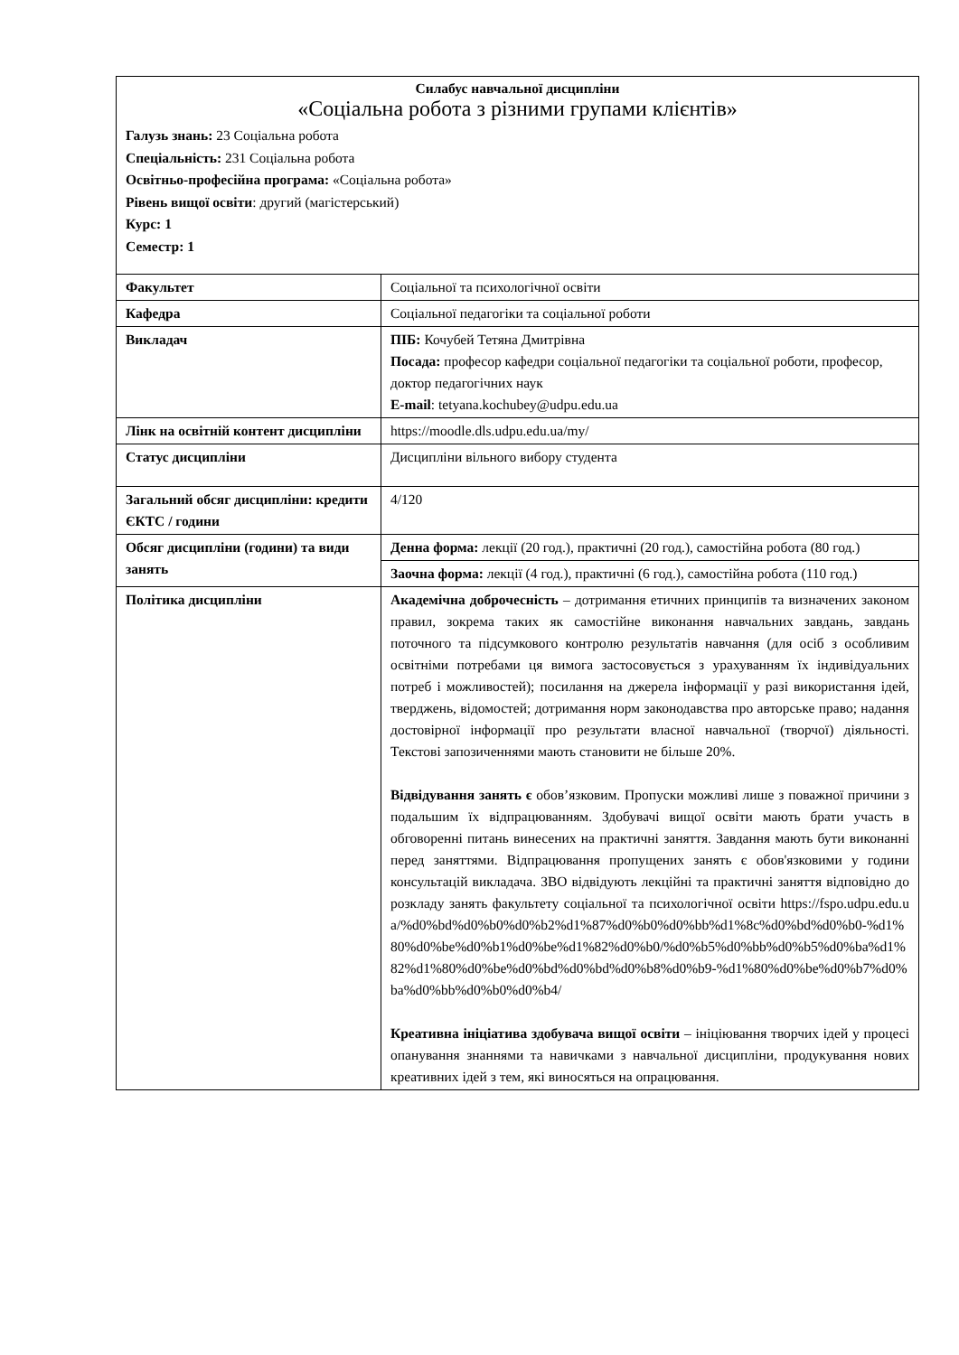Силабус навчальної дисципліни
«Соціальна робота з різними групами клієнтів»
Галузь знань: 23 Соціальна робота
Спеціальність: 231 Соціальна робота
Освітньо-професійна програма: «Соціальна робота»
Рівень вищої освіти: другий (магістерський)
Курс: 1
Семестр: 1
| Факультет | Соціальної та психологічної освіти |
| Кафедра | Соціальної педагогіки та соціальної роботи |
| Викладач | ПІБ: Кочубей Тетяна Дмитрівна Посада: професор кафедри соціальної педагогіки та соціальної роботи, професор, доктор педагогічних наук E-mail : tetyana.kochubey@udpu.edu.ua |
| Лінк на освітній контент дисципліни | https://moodle.dls.udpu.edu.ua/my/ |
| Статус дисципліни | Дисципліни вільного вибору студента |
| Загальний обсяг дисципліни: кредити ЄКТС / години | 4/120 |
| Обсяг дисципліни (години) та види занять | Денна форма: лекції (20 год.), практичні (20 год.), самостійна робота (80 год.) |
| | Заочна форма: лекції (4 год.), практичні (6 год.), самостійна робота (110 год.) |
| Політика дисципліни | Академічна доброчесність – дотримання етичних принципів та визначених законом правил, зокрема таких як самостійне виконання навчальних завдань, завдань поточного та підсумкового контролю результатів навчання (для осіб з особливим освітніми потребами ця вимога застосовується з урахуванням їх індивідуальних потреб і можливостей); посилання на джерела інформації у разі використання ідей, тверджень, відомостей; дотримання норм законодавства про авторське право; надання достовірної інформації про результати власної навчальної (творчої) діяльності. Текстові запозиченнями мають становити не більше 20%. Відвідування занять є обов’язковим. Пропуски можливі лише з поважної причини з подальшим їх відпрацюванням. Здобувачі вищої освіти мають брати участь в обговоренні питань винесених на практичні заняття. Завдання мають бути виконанні перед заняттями. Відпрацювання пропущених занять є обов'язковими у години консультацій викладача. ЗВО відвідують лекційні та практичні заняття відповідно до розкладу занять факультету соціальної та психологічної освіти https://fspo.udpu.edu.ua/%d0%bd%d0%b0%d0%b2%d1%87%d0%b0%d0%bb%d1%8c%d0%bd%d0%b0-%d1%80%d0%be%d0%b1%d0%be%d1%82%d0%b0/%d0%b5%d0%bb%d0%b5%d0%ba%d1%82%d1%80%d0%be%d0%bd%d0%bd%d0%b8%d0%b9-%d1%80%d0%be%d0%b7%d0%ba%d0%bb%d0%b0%d0%b4/ Креативна ініціатива здобувача вищої освіти – ініціювання творчих ідей у процесі опанування знаннями та навичками з навчальної дисципліни, продукування нових креативних ідей з тем, які виносяться на опрацювання. |